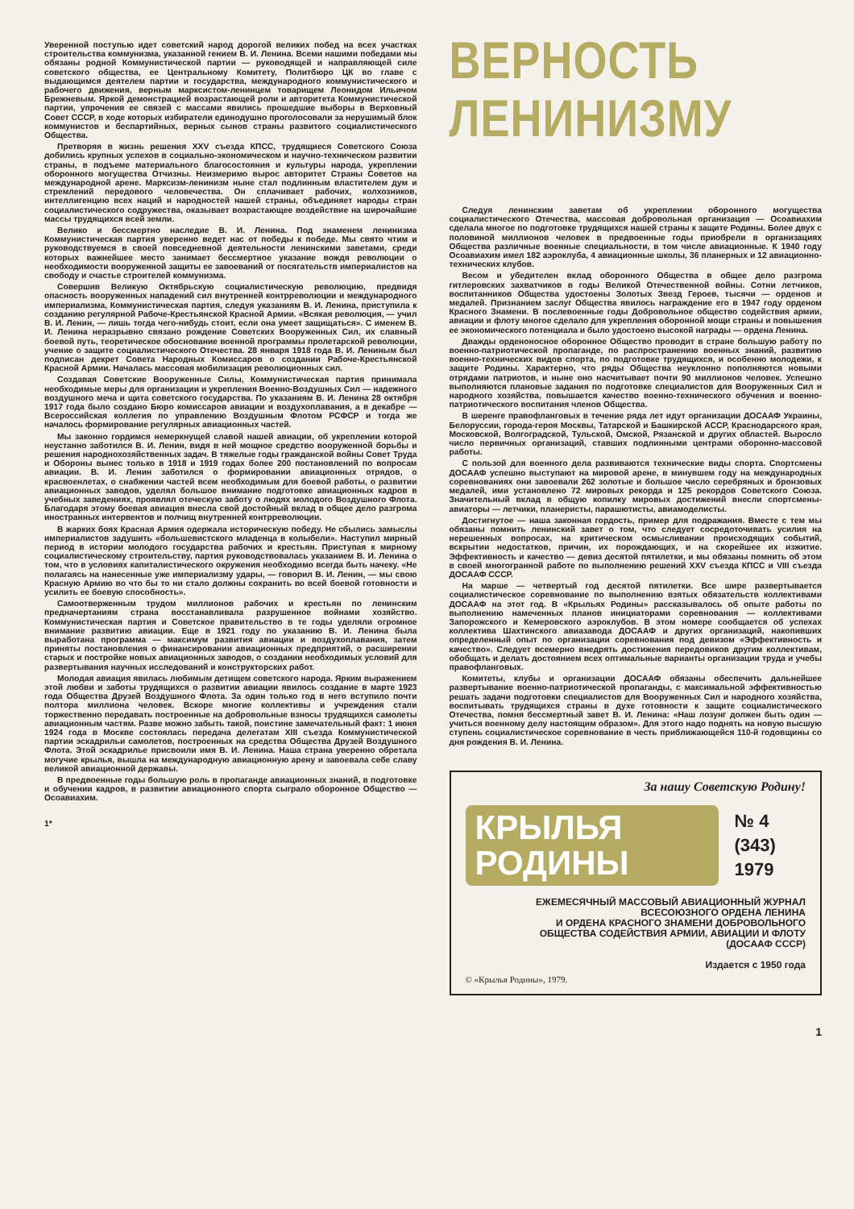Уверенной поступью идет советский народ дорогой великих побед на всех участках строительства коммунизма, указанной гением В. И. Ленина. Всеми нашими победами мы обязаны родной Коммунистической партии — руководящей и направляющей силе советского общества, ее Центральному Комитету, Политбюро ЦК во главе с выдающимся деятелем партии и государства, международного коммунистического и рабочего движения, верным марксистом-ленинцем товарищем Леонидом Ильичом Брежневым. Яркой демонстрацией возрастающей роли и авторитета Коммунистической партии, упрочения ее связей с массами явились прошедшие выборы в Верховный Совет СССР, в ходе которых избиратели единодушно проголосовали за нерушимый блок коммунистов и беспартийных, верных сынов страны развитого социалистического Общества.
Претворяя в жизнь решения XXV съезда КПСС, трудящиеся Советского Союза добились крупных успехов в социально-экономическом и научно-техническом развитии страны, в подъеме материального благосостояния и культуры народа, укреплении оборонного могущества Отчизны. Неизмеримо вырос авторитет Страны Советов на международной арене. Марксизм-ленинизм ныне стал подлинным властителем дум и стремлений передового человечества. Он сплачивает рабочих, колхозников, интеллигенцию всех наций и народностей нашей страны, объединяет народы стран социалистического содружества, оказывает возрастающее воздействие на широчайшие массы трудящихся всей земли.
Велико и бессмертно наследие В. И. Ленина. Под знаменем ленинизма Коммунистическая партия уверенно ведет нас от победы к победе. Мы свято чтим и руководствуемся в своей повседневной деятельности ленинскими заветами, среди которых важнейшее место занимает бессмертное указание вождя революции о необходимости вооруженной защиты ее завоеваний от посягательств империалистов на свободу и счастье строителей коммунизма.
Совершив Великую Октябрьскую социалистическую революцию, предвидя опасность вооруженных нападений сил внутренней контрреволюции и международного империализма, Коммунистическая партия, следуя указаниям В. И. Ленина, приступила к созданию регулярной Рабоче-Крестьянской Красной Армии. «Всякая революция, — учил В. И. Ленин, — лишь тогда чего-нибудь стоит, если она умеет защищаться». С именем В. И. Ленина неразрывно связано рождение Советских Вооруженных Сил, их славный боевой путь, теоретическое обоснование военной программы пролетарской революции, учение о защите социалистического Отечества. 28 января 1918 года В. И. Лениным был подписан декрет Совета Народных Комиссаров о создании Рабоче-Крестьянской Красной Армии. Началась массовая мобилизация революционных сил.
Создавая Советские Вооруженные Силы, Коммунистическая партия принимала необходимые меры для организации и укрепления Военно-Воздушных Сил — надежного воздушного меча и щита советского государства. По указаниям В. И. Ленина 28 октября 1917 года было создано Бюро комиссаров авиации и воздухоплавания, а в декабре — Всероссийская коллегия по управлению Воздушным Флотом РСФСР и тогда же началось формирование регулярных авиационных частей.
Мы законно гордимся немеркнущей славой нашей авиации, об укреплении которой неустанно заботился В. И. Ленин, видя в ней мощное средство вооруженной борьбы и решения народнохозяйственных задач. В тяжелые годы гражданской войны Совет Труда и Обороны вынес только в 1918 и 1919 годах более 200 постановлений по вопросам авиации. В. И. Ленин заботился о формировании авиационных отрядов, о красвоенлетах, о снабжении частей всем необходимым для боевой работы, о развитии авиационных заводов, уделял большое внимание подготовке авиационных кадров в учебных заведениях, проявлял отеческую заботу о людях молодого Воздушного Флота. Благодаря этому боевая авиация внесла свой достойный вклад в общее дело разгрома иностранных интервентов и полчищ внутренней контрреволюции.
В жарких боях Красная Армия одержала историческую победу. Не сбылись замыслы империалистов задушить «большевистского младенца в колыбели». Наступил мирный период в истории молодого государства рабочих и крестьян. Приступая к мирному социалистическому строительству, партия руководствовалась указанием В. И. Ленина о том, что в условиях капиталистического окружения необходимо всегда быть начеку. «Не полагаясь на нанесенные уже империализму удары, — говорил В. И. Ленин, — мы свою Красную Армию во что бы то ни стало должны сохранить во всей боевой готовности и усилить ее боевую способность».
Самоотверженным трудом миллионов рабочих и крестьян по ленинским предначертаниям страна восстанавливала разрушенное войнами хозяйство. Коммунистическая партия и Советское правительство в те годы уделяли огромное внимание развитию авиации. Еще в 1921 году по указанию В. И. Ленина была выработана программа — максимум развития авиации и воздухоплавания, затем приняты постановления о финансировании авиационных предприятий, о расширении старых и постройке новых авиационных заводов, о создании необходимых условий для развертывания научных исследований и конструкторских работ.
Молодая авиация явилась любимым детищем советского народа. Ярким выражением этой любви и заботы трудящихся о развитии авиации явилось создание в марте 1923 года Общества Друзей Воздушного Флота. За один только год в него вступило почти полтора миллиона человек. Вскоре многие коллективы и учреждения стали торжественно передавать построенные на добровольные взносы трудящихся самолеты авиационным частям. Разве можно забыть такой, поистине замечательный факт: 1 июня 1924 года в Москве состоялась передача делегатам XIII съезда Коммунистической партии эскадрильи самолетов, построенных на средства Общества Друзей Воздушного Флота. Этой эскадрилье присвоили имя В. И. Ленина. Наша страна уверенно обретала могучие крылья, вышла на международную авиационную арену и завоевала себе славу великой авиационной державы.
В предвоенные годы большую роль в пропаганде авиационных знаний, в подготовке и обучении кадров, в развитии авиационного спорта сыграло оборонное Общество — Осоавиахим.
1*
ВЕРНОСТЬ ЛЕНИНИЗМУ
Следуя ленинским заветам об укреплении оборонного могущества социалистического Отечества, массовая добровольная организация — Осоавиахим сделала многое по подготовке трудящихся нашей страны к защите Родины. Более двух с половиной миллионов человек в предвоенные годы приобрели в организациях Общества различные военные специальности, в том числе авиационные. К 1940 году Осоавиахим имел 182 аэроклуба, 4 авиационные школы, 36 планерных и 12 авиационно-технических клубов.
Весом и убедителен вклад оборонного Общества в общее дело разгрома гитлеровских захватчиков в годы Великой Отечественной войны. Сотни летчиков, воспитанников Общества удостоены Золотых Звезд Героев, тысячи — орденов и медалей. Признанием заслуг Общества явилось награждение его в 1947 году орденом Красного Знамени. В послевоенные годы Добровольное общество содействия армии, авиации и флоту многое сделало для укрепления оборонной мощи страны и повышения ее экономического потенциала и было удостоено высокой награды — ордена Ленина.
Дважды орденоносное оборонное Общество проводит в стране большую работу по военно-патриотической пропаганде, по распространению военных знаний, развитию военно-технических видов спорта, по подготовке трудящихся, и особенно молодежи, к защите Родины. Характерно, что ряды Общества неуклонно пополняются новыми отрядами патриотов, и ныне оно насчитывает почти 90 миллионов человек. Успешно выполняются плановые задания по подготовке специалистов для Вооруженных Сил и народного хозяйства, повышается качество военно-технического обучения и военно-патриотического воспитания членов Общества.
В шеренге правофланговых в течение ряда лет идут организации ДОСААФ Украины, Белоруссии, города-героя Москвы, Татарской и Башкирской АССР, Краснодарского края, Московской, Волгоградской, Тульской, Омской, Рязанской и других областей. Выросло число первичных организаций, ставших подлинными центрами оборонно-массовой работы.
С пользой для военного дела развиваются технические виды спорта. Спортсмены ДОСААФ успешно выступают на мировой арене, в минувшем году на международных соревнованиях они завоевали 262 золотые и большое число серебряных и бронзовых медалей, ими установлено 72 мировых рекорда и 125 рекордов Советского Союза. Значительный вклад в общую копилку мировых достижений внесли спортсмены-авиаторы — летчики, планеристы, парашютисты, авиамоделисты.
Достигнутое — наша законная гордость, пример для подражания. Вместе с тем мы обязаны помнить ленинский завет о том, что следует сосредоточивать усилия на нерешенных вопросах, на критическом осмысливании происходящих событий, вскрытии недостатков, причин, их порождающих, и на скорейшее их изжитие. Эффективность и качество — девиз десятой пятилетки, и мы обязаны помнить об этом в своей многогранной работе по выполнению решений XXV съезда КПСС и VIII съезда ДОСААФ СССР.
На марше — четвертый год десятой пятилетки. Все шире развертывается социалистическое соревнование по выполнению взятых обязательств коллективами ДОСААФ на этот год. В «Крыльях Родины» рассказывалось об опыте работы по выполнению намеченных планов инициаторами соревнования — коллективами Запорожского и Кемеровского аэроклубов. В этом номере сообщается об успехах коллектива Шахтинского авиазавода ДОСААФ и других организаций, накопивших определенный опыт по организации соревнования под девизом «Эффективность и качество». Следует всемерно внедрять достижения передовиков другим коллективам, обобщать и делать достоянием всех оптимальные варианты организации труда и учебы правофланговых.
Комитеты, клубы и организации ДОСААФ обязаны обеспечить дальнейшее развертывание военно-патриотической пропаганды, с максимальной эффективностью решать задачи подготовки специалистов для Вооруженных Сил и народного хозяйства, воспитывать трудящихся страны в духе готовности к защите социалистического Отечества, помня бессмертный завет В. И. Ленина: «Наш лозунг должен быть один — учиться военному делу настоящим образом». Для этого надо поднять на новую высшую ступень социалистическое соревнование в честь приближающейся 110-й годовщины со дня рождения В. И. Ленина.
За нашу Советскую Родину!
КРЫЛЬЯ
РОДИНЫ
№ 4
(343)
1979
ЕЖЕМЕСЯЧНЫЙ МАССОВЫЙ АВИАЦИОННЫЙ ЖУРНАЛ
ВСЕСОЮЗНОГО ОРДЕНА ЛЕНИНА
И ОРДЕНА КРАСНОГО ЗНАМЕНИ ДОБРОВОЛЬНОГО
ОБЩЕСТВА СОДЕЙСТВИЯ АРМИИ, АВИАЦИИ И ФЛОТУ
(ДОСААФ СССР)
Издается с 1950 года
© «Крылья Родины», 1979.
1